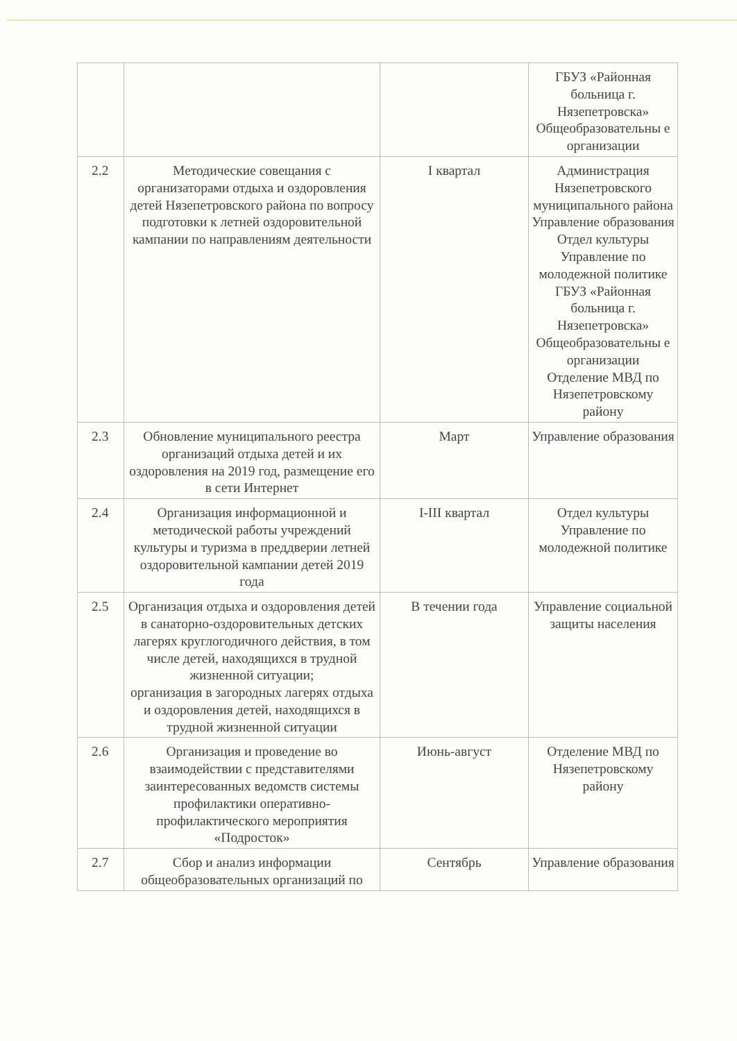| | | | ГБУЗ «Районная больница г. Нязепетровска» Общеобразовательны е организации |
| 2.2 | Методические совещания с организаторами отдыха и оздоровления детей Нязепетровского района по вопросу подготовки к летней оздоровительной кампании по направлениям деятельности | I квартал | Администрация Нязепетровского муниципального района Управление образования Отдел культуры Управление по молодежной политике ГБУЗ «Районная больница г. Нязепетровска» Общеобразовательны е организации Отделение МВД по Нязепетровскому району |
| 2.3 | Обновление муниципального реестра организаций отдыха детей и их оздоровления на 2019 год, размещение его в сети Интернет | Март | Управление образования |
| 2.4 | Организация информационной и методической работы учреждений культуры и туризма в преддверии летней оздоровительной кампании детей 2019 года | I-III квартал | Отдел культуры Управление по молодежной политике |
| 2.5 | Организация отдыха и оздоровления детей в санаторно-оздоровительных детских лагерях круглогодичного действия, в том числе детей, находящихся в трудной жизненной ситуации; организация в загородных лагерях отдыха и оздоровления детей, находящихся в трудной жизненной ситуации | В течении года | Управление социальной защиты населения |
| 2.6 | Организация и проведение во взаимодействии с представителями заинтересованных ведомств системы профилактики оперативно-профилактического мероприятия «Подросток» | Июнь-август | Отделение МВД по Нязепетровскому району |
| 2.7 | Сбор и анализ информации общеобразовательных организаций по | Сентябрь | Управление образования |